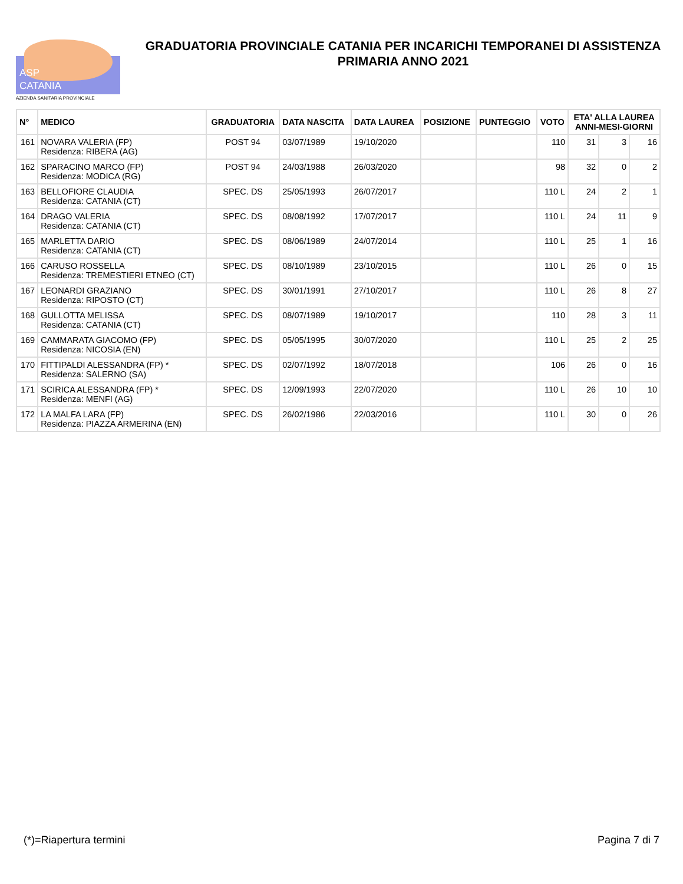ASP
CATANIA
AZIENDA SANITARIA PROVINCIALE
GRADUATORIA PROVINCIALE CATANIA PER INCARICHI TEMPORANEI DI ASSISTENZA PRIMARIA ANNO 2021
| N° | MEDICO | GRADUATORIA | DATA NASCITA | DATA LAUREA | POSIZIONE | PUNTEGGIO | VOTO | ETA' ALLA LAUREA ANNI-MESI-GIORNI | | |
| --- | --- | --- | --- | --- | --- | --- | --- | --- | --- | --- |
| 161 | NOVARA VALERIA (FP) Residenza: RIBERA (AG) | POST 94 | 03/07/1989 | 19/10/2020 | | | 110 | 31 | 3 | 16 |
| 162 | SPARACINO MARCO (FP) Residenza: MODICA (RG) | POST 94 | 24/03/1988 | 26/03/2020 | | | 98 | 32 | 0 | 2 |
| 163 | BELLOFIORE CLAUDIA Residenza: CATANIA (CT) | SPEC. DS | 25/05/1993 | 26/07/2017 | | | 110 L | 24 | 2 | 1 |
| 164 | DRAGO VALERIA Residenza: CATANIA (CT) | SPEC. DS | 08/08/1992 | 17/07/2017 | | | 110 L | 24 | 11 | 9 |
| 165 | MARLETTA DARIO Residenza: CATANIA (CT) | SPEC. DS | 08/06/1989 | 24/07/2014 | | | 110 L | 25 | 1 | 16 |
| 166 | CARUSO ROSSELLA Residenza: TREMESTIERI ETNEO (CT) | SPEC. DS | 08/10/1989 | 23/10/2015 | | | 110 L | 26 | 0 | 15 |
| 167 | LEONARDI GRAZIANO Residenza: RIPOSTO (CT) | SPEC. DS | 30/01/1991 | 27/10/2017 | | | 110 L | 26 | 8 | 27 |
| 168 | GULLOTTA MELISSA Residenza: CATANIA (CT) | SPEC. DS | 08/07/1989 | 19/10/2017 | | | 110 | 28 | 3 | 11 |
| 169 | CAMMARATA GIACOMO (FP) Residenza: NICOSIA (EN) | SPEC. DS | 05/05/1995 | 30/07/2020 | | | 110 L | 25 | 2 | 25 |
| 170 | FITTIPALDI ALESSANDRA (FP) * Residenza: SALERNO (SA) | SPEC. DS | 02/07/1992 | 18/07/2018 | | | 106 | 26 | 0 | 16 |
| 171 | SCIRICA ALESSANDRA (FP) * Residenza: MENFI (AG) | SPEC. DS | 12/09/1993 | 22/07/2020 | | | 110 L | 26 | 10 | 10 |
| 172 | LA MALFA LARA (FP) Residenza: PIAZZA ARMERINA (EN) | SPEC. DS | 26/02/1986 | 22/03/2016 | | | 110 L | 30 | 0 | 26 |
(*)=Riapertura termini Pagina 7 di 7